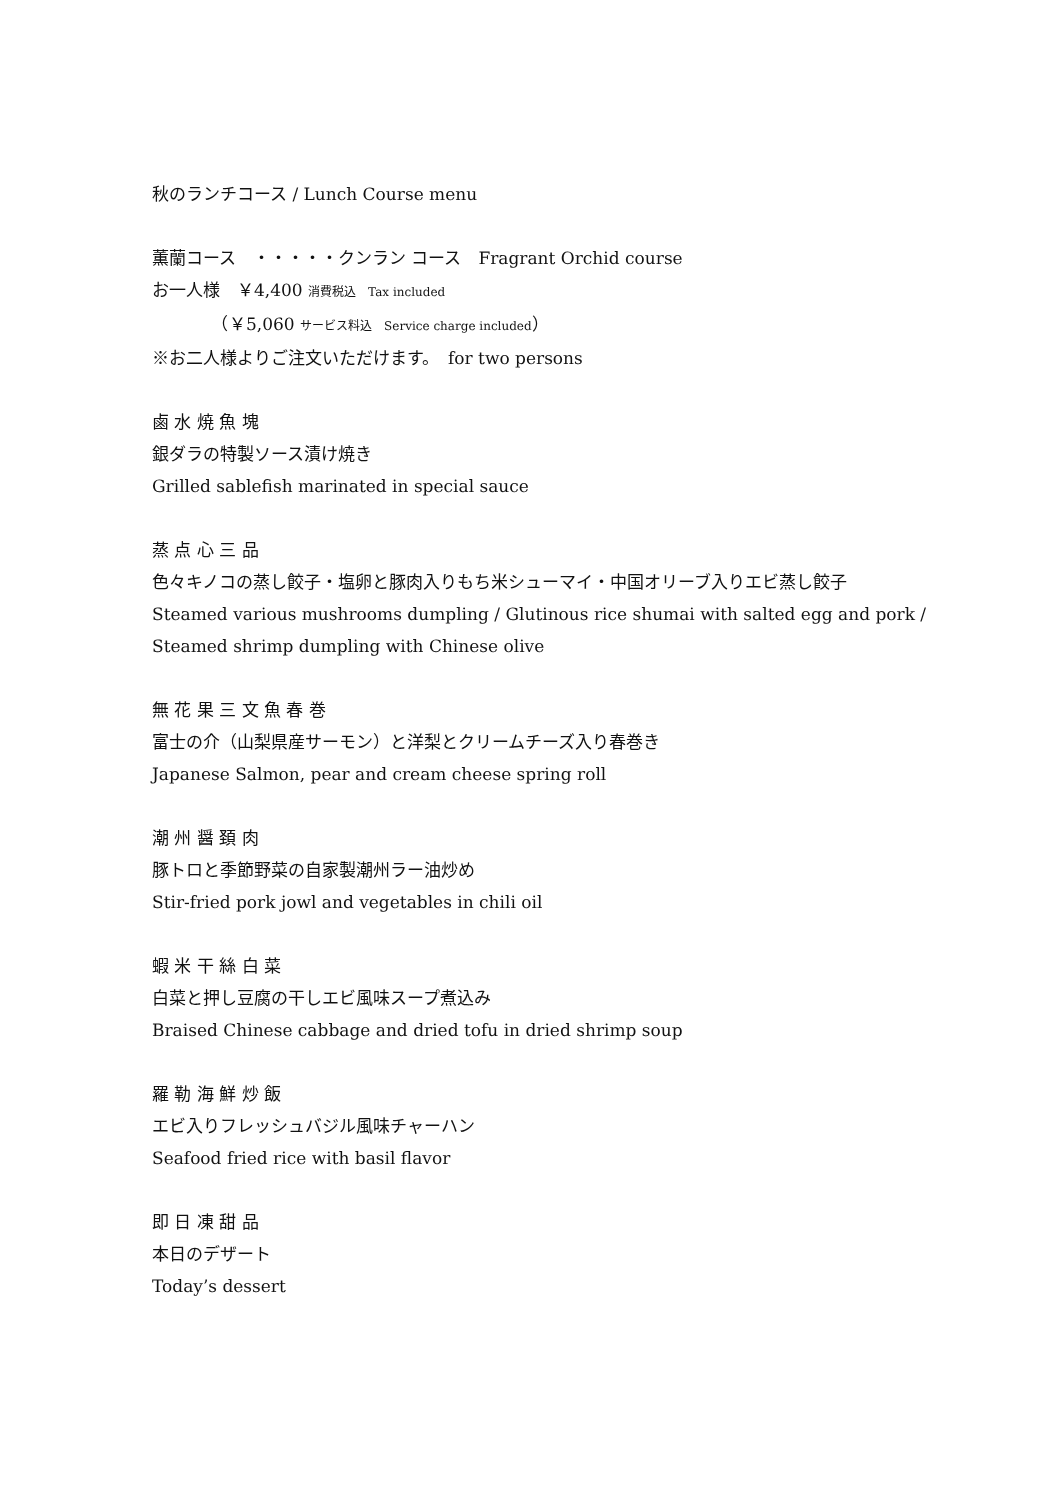秋のランチコース / Lunch Course menu
薫蘭コース　・・・・・クンラン コース　Fragrant Orchid course
お一人様　￥4,400 消費税込　Tax included
　　　　（￥5,060 サービス料込　Service charge included）
※お二人様よりご注文いただけます。　for two persons
鹵 水 焼 魚 塊
銀ダラの特製ソース漬け焼き
Grilled sablefish marinated in special sauce
蒸 点 心 三 品
色々キノコの蒸し餃子・塩卵と豚肉入りもち米シューマイ・中国オリーブ入りエビ蒸し餃子
Steamed various mushrooms dumpling / Glutinous rice shumai with salted egg and pork /
Steamed shrimp dumpling with Chinese olive
無 花 果 三 文 魚 春 巻
富士の介（山梨県産サーモン）と洋梨とクリームチーズ入り春巻き
Japanese Salmon, pear and cream cheese spring roll
潮 州 醤 頚 肉
豚トロと季節野菜の自家製潮州ラー油炒め
Stir-fried pork jowl and vegetables in chili oil
蝦 米 干 絲 白 菜
白菜と押し豆腐の干しエビ風味スープ煮込み
Braised Chinese cabbage and dried tofu in dried shrimp soup
羅 勒 海 鮮 炒 飯
エビ入りフレッシュバジル風味チャーハン
Seafood fried rice with basil flavor
即 日 凍 甜 品
本日のデザート
Today’s dessert